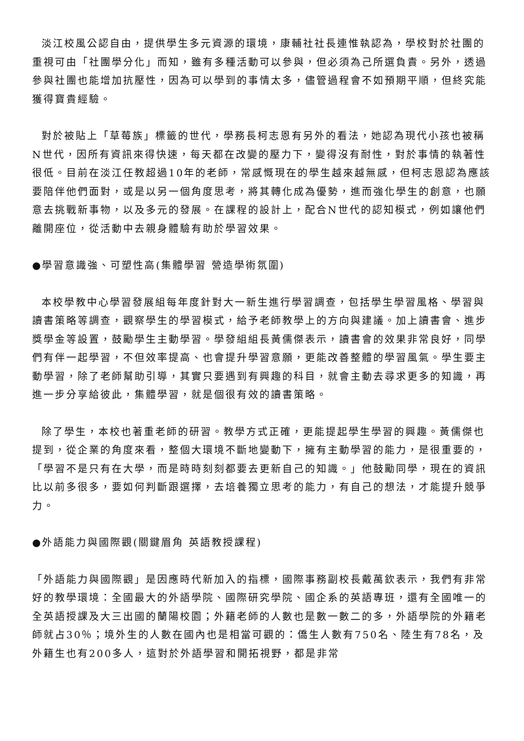淡江校風公認自由，提供學生多元資源的環境，康輔社社長連惟執認為，學校對於社團的重視可由「社團學分化」而知，雖有多種活動可以參與，但必須為己所選負責。另外，透過參與社團也能增加抗壓性，因為可以學到的事情太多，儘管過程會不如預期平順，但終究能獲得寶貴經驗。
對於被貼上「草莓族」標籤的世代，學務長柯志恩有另外的看法，她認為現代小孩也被稱N世代，因所有資訊來得快速，每天都在改變的壓力下，變得沒有耐性，對於事情的執著性很低。目前在淡江任教超過10年的老師，常感慨現在的學生越來越無感，但柯志恩認為應該要陪伴他們面對，或是以另一個角度思考，將其轉化成為優勢，進而強化學生的創意，也願意去挑戰新事物，以及多元的發展。在課程的設計上，配合N世代的認知模式，例如讓他們離開座位，從活動中去親身體驗有助於學習效果。
●學習意識強、可塑性高(集體學習 營造學術氛圍)
本校學教中心學習發展組每年度針對大一新生進行學習調查，包括學生學習風格、學習與讀書策略等調查，觀察學生的學習模式，給予老師教學上的方向與建議。加上讀書會、進步獎學金等設置，鼓勵學生主動學習。學發組組長黃儒傑表示，讀書會的效果非常良好，同學們有伴一起學習，不但效率提高、也會提升學習意願，更能改善整體的學習風氣。學生要主動學習，除了老師幫助引導，其實只要遇到有興趣的科目，就會主動去尋求更多的知識，再進一步分享給彼此，集體學習，就是個很有效的讀書策略。
除了學生，本校也著重老師的研習。教學方式正確，更能提起學生學習的興趣。黃儒傑也提到，從企業的角度來看，整個大環境不斷地變動下，擁有主動學習的能力，是很重要的，「學習不是只有在大學，而是時時刻刻都要去更新自己的知識。」他鼓勵同學，現在的資訊比以前多很多，要如何判斷跟選擇，去培養獨立思考的能力，有自己的想法，才能提升競爭力。
●外語能力與國際觀(關鍵眉角 英語教授課程)
「外語能力與國際觀」是因應時代新加入的指標，國際事務副校長戴萬欽表示，我們有非常好的教學環境：全國最大的外語學院、國際研究學院、國企系的英語專班，還有全國唯一的全英語授課及大三出國的蘭陽校園；外籍老師的人數也是數一數二的多，外語學院的外籍老師就占30％；境外生的人數在國內也是相當可觀的：僑生人數有750名、陸生有78名，及外籍生也有200多人，這對於外語學習和開拓視野，都是非常